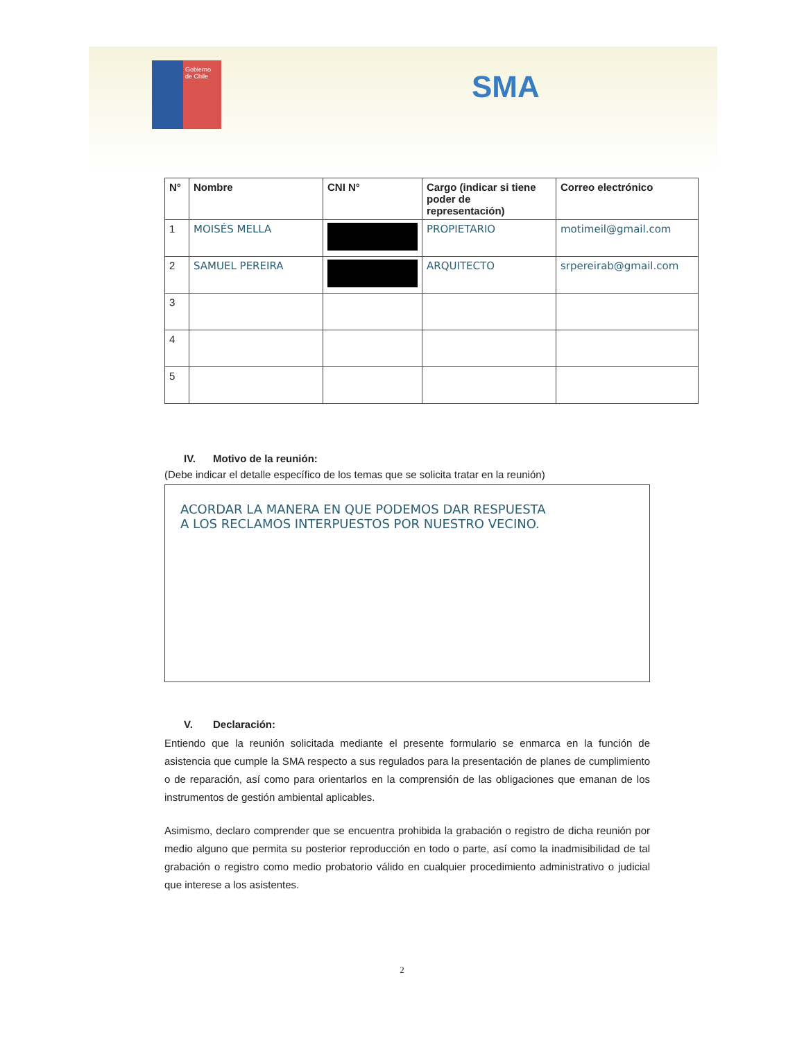Gobierno
de Chile
SMA
| N° | Nombre | CNI N° | Cargo (indicar si tiene poder de representación) | Correo electrónico |
| --- | --- | --- | --- | --- |
| 1 | MOISÉS MELLA | | PROPIETARIO | motimeil@gmail.com |
| 2 | SAMUEL PEREIRA | | ARQUITECTO | srpereirab@gmail.com |
| 3 | | | | |
| 4 | | | | |
| 5 | | | | |
IV. Motivo de la reunión:
(Debe indicar el detalle específico de los temas que se solicita tratar en la reunión)
ACORDAR LA MANERA EN QUE PODEMOS DAR RESPUESTA
A LOS RECLAMOS INTERPUESTOS POR NUESTRO VECINO.
V. Declaración:
Entiendo que la reunión solicitada mediante el presente formulario se enmarca en la función de asistencia que cumple la SMA respecto a sus regulados para la presentación de planes de cumplimiento o de reparación, así como para orientarlos en la comprensión de las obligaciones que emanan de los instrumentos de gestión ambiental aplicables.
Asimismo, declaro comprender que se encuentra prohibida la grabación o registro de dicha reunión por medio alguno que permita su posterior reproducción en todo o parte, así como la inadmisibilidad de tal grabación o registro como medio probatorio válido en cualquier procedimiento administrativo o judicial que interese a los asistentes.
2